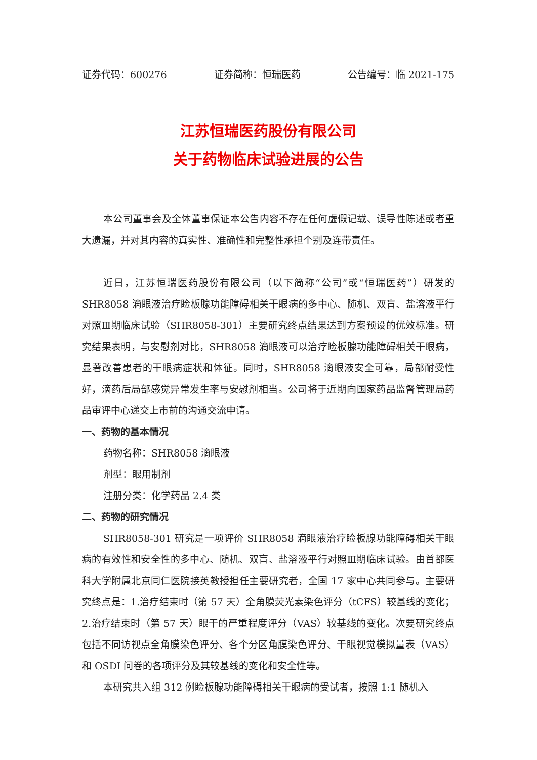证券代码：600276 证券简称：恒瑞医药 公告编号：临 2021-175
江苏恒瑞医药股份有限公司
关于药物临床试验进展的公告
本公司董事会及全体董事保证本公告内容不存在任何虚假记载、误导性陈述或者重大遗漏，并对其内容的真实性、准确性和完整性承担个别及连带责任。
近日，江苏恒瑞医药股份有限公司（以下简称“公司”或“恒瑞医药”）研发的 SHR8058 滴眼液治疗睑板腺功能障碍相关干眼病的多中心、随机、双盲、盐溶液平行对照Ⅲ期临床试验（SHR8058-301）主要研究终点结果达到方案预设的优效标准。研究结果表明，与安慰剂对比，SHR8058 滴眼液可以治疗睑板腺功能障碍相关干眼病，显著改善患者的干眼病症状和体征。同时，SHR8058 滴眼液安全可靠，局部耐受性好，滴药后局部感觉异常发生率与安慰剂相当。公司将于近期向国家药品监督管理局药品审评中心递交上市前的沟通交流申请。
一、药物的基本情况
药物名称：SHR8058 滴眼液
剂型：眼用制剂
注册分类：化学药品 2.4 类
二、药物的研究情况
SHR8058-301 研究是一项评价 SHR8058 滴眼液治疗睑板腺功能障碍相关干眼病的有效性和安全性的多中心、随机、双盲、盐溶液平行对照Ⅲ期临床试验。由首都医科大学附属北京同仁医院接英教授担任主要研究者，全国 17 家中心共同参与。主要研究终点是：1.治疗结束时（第 57 天）全角膜荧光素染色评分（tCFS）较基线的变化；2.治疗结束时（第 57 天）眼干的严重程度评分（VAS）较基线的变化。次要研究终点包括不同访视点全角膜染色评分、各个分区角膜染色评分、干眼视觉模拟量表（VAS）和 OSDI 问卷的各项评分及其较基线的变化和安全性等。
本研究共入组 312 例睑板腺功能障碍相关干眼病的受试者，按照 1:1 随机入